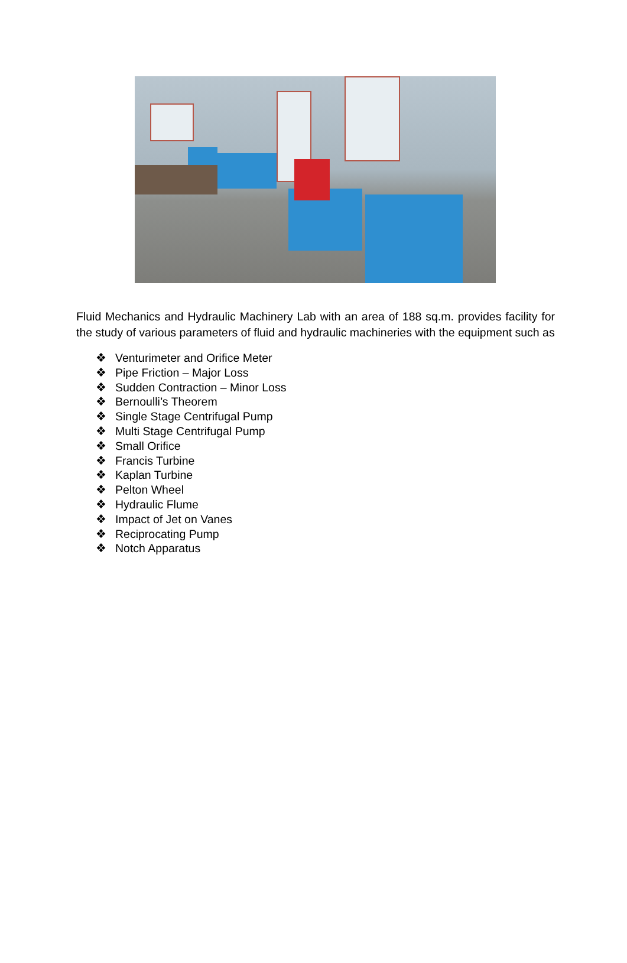Fluid Mechanics and Hydraulic Machinery Lab with an area of 188 sq.m. provides facility for the study of various parameters of fluid and hydraulic machineries with the equipment such as
❖ Venturimeter and Orifice Meter
❖ Pipe Friction – Major Loss
❖ Sudden Contraction – Minor Loss
❖ Bernoulli’s Theorem
❖ Single Stage Centrifugal Pump
❖ Multi Stage Centrifugal Pump
❖ Small Orifice
❖ Francis Turbine
❖ Kaplan Turbine
❖ Pelton Wheel
❖ Hydraulic Flume
❖ Impact of Jet on Vanes
❖ Reciprocating Pump
❖ Notch Apparatus